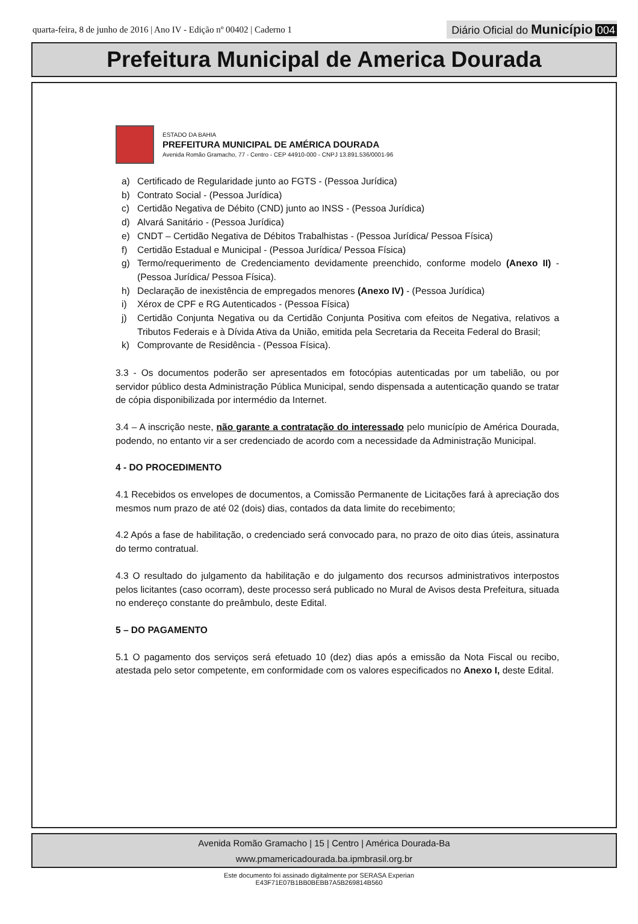quarta-feira, 8 de junho de 2016 | Ano IV - Edição nº 00402 | Caderno 1
Diário Oficial do Município 004
Prefeitura Municipal de America Dourada
ESTADO DA BAHIA
PREFEITURA MUNICIPAL DE AMÉRICA DOURADA
Avenida Romão Gramacho, 77 - Centro - CEP 44910-000 - CNPJ 13.891.536/0001-96
a) Certificado de Regularidade junto ao FGTS - (Pessoa Jurídica)
b) Contrato Social - (Pessoa Jurídica)
c) Certidão Negativa de Débito (CND) junto ao INSS - (Pessoa Jurídica)
d) Alvará Sanitário - (Pessoa Jurídica)
e) CNDT – Certidão Negativa de Débitos Trabalhistas - (Pessoa Jurídica/ Pessoa Física)
f) Certidão Estadual e Municipal - (Pessoa Jurídica/ Pessoa Física)
g) Termo/requerimento de Credenciamento devidamente preenchido, conforme modelo (Anexo II) - (Pessoa Jurídica/ Pessoa Física).
h) Declaração de inexistência de empregados menores (Anexo IV) - (Pessoa Jurídica)
i) Xérox de CPF e RG Autenticados - (Pessoa Física)
j) Certidão Conjunta Negativa ou da Certidão Conjunta Positiva com efeitos de Negativa, relativos a Tributos Federais e à Dívida Ativa da União, emitida pela Secretaria da Receita Federal do Brasil;
k) Comprovante de Residência - (Pessoa Física).
3.3 - Os documentos poderão ser apresentados em fotocópias autenticadas por um tabelião, ou por servidor público desta Administração Pública Municipal, sendo dispensada a autenticação quando se tratar de cópia disponibilizada por intermédio da Internet.
3.4 – A inscrição neste, não garante a contratação do interessado pelo município de América Dourada, podendo, no entanto vir a ser credenciado de acordo com a necessidade da Administração Municipal.
4 - DO PROCEDIMENTO
4.1 Recebidos os envelopes de documentos, a Comissão Permanente de Licitações fará à apreciação dos mesmos num prazo de até 02 (dois) dias, contados da data limite do recebimento;
4.2 Após a fase de habilitação, o credenciado será convocado para, no prazo de oito dias úteis, assinatura do termo contratual.
4.3 O resultado do julgamento da habilitação e do julgamento dos recursos administrativos interpostos pelos licitantes (caso ocorram), deste processo será publicado no Mural de Avisos desta Prefeitura, situada no endereço constante do preâmbulo, deste Edital.
5 – DO PAGAMENTO
5.1 O pagamento dos serviços será efetuado 10 (dez) dias após a emissão da Nota Fiscal ou recibo, atestada pelo setor competente, em conformidade com os valores especificados no Anexo I, deste Edital.
Avenida Romão Gramacho | 15 | Centro | América Dourada-Ba
www.pmamericadourada.ba.ipmbrasil.org.br
Este documento foi assinado digitalmente por SERASA Experian
E43F71E07B1BB0BEBB7A5B269814B560